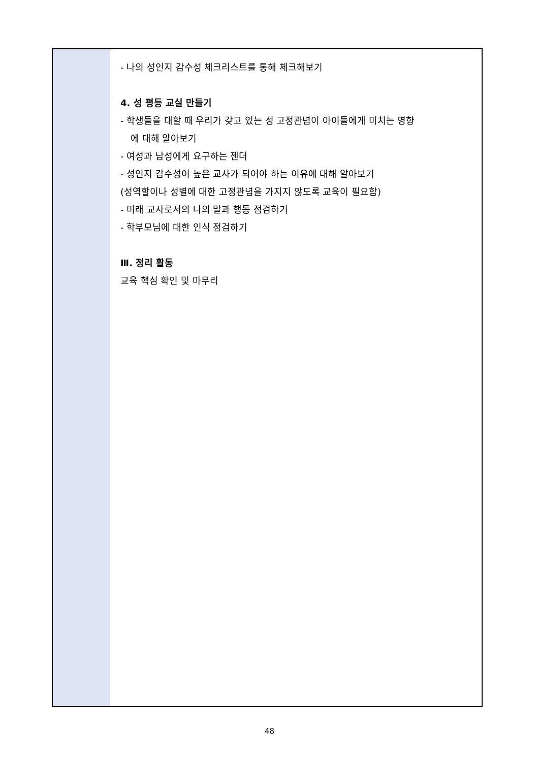| | - 나의 성인지 감수성 체크리스트를 통해 체크해보기 4. 성 평등 교실 만들기 - 학생들을 대할 때 우리가 갖고 있는 성 고정관념이 아이들에게 미치는 영향 에 대해 알아보기 - 여성과 남성에게 요구하는 젠더 - 성인지 감수성이 높은 교사가 되어야 하는 이유에 대해 알아보기 (성역할이나 성별에 대한 고정관념을 가지지 않도록 교육이 필요함) - 미래 교사로서의 나의 말과 행동 점검하기 - 학부모님에 대한 인식 점검하기 Ⅲ. 정리 활동 교육 핵심 확인 및 마무리 |
48